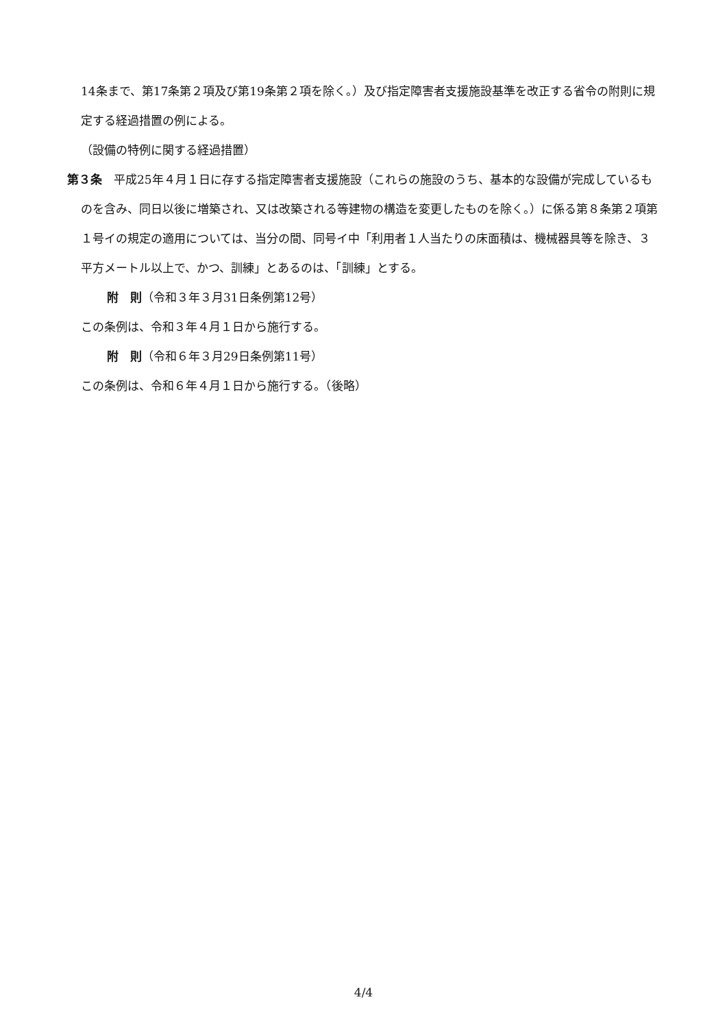14条まで、第17条第２項及び第19条第２項を除く。）及び指定障害者支援施設基準を改正する省令の附則に規定する経過措置の例による。
（設備の特例に関する経過措置）
第３条　平成25年４月１日に存する指定障害者支援施設（これらの施設のうち、基本的な設備が完成しているものを含み、同日以後に増築され、又は改築される等建物の構造を変更したものを除く。）に係る第８条第２項第１号イの規定の適用については、当分の間、同号イ中「利用者１人当たりの床面積は、機械器具等を除き、３平方メートル以上で、かつ、訓練」とあるのは、「訓練」とする。
附　則（令和３年３月31日条例第12号）
この条例は、令和３年４月１日から施行する。
附　則（令和６年３月29日条例第11号）
この条例は、令和６年４月１日から施行する。（後略）
4/4